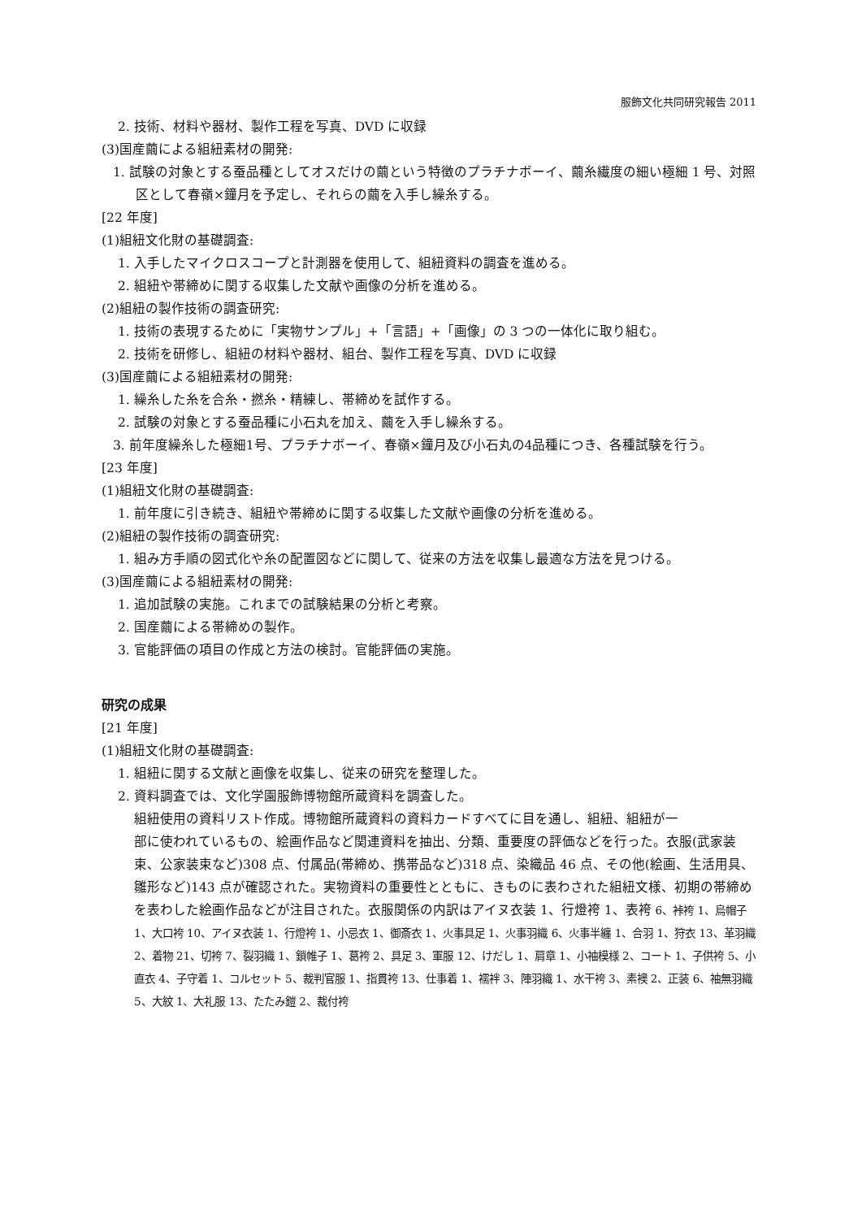服飾文化共同研究報告 2011
2. 技術、材料や器材、製作工程を写真、DVD に収録
(3)国産繭による組紐素材の開発:
1. 試験の対象とする蚕品種としてオスだけの繭という特徴のプラチナボーイ、繭糸繊度の細い極細 1 号、対照区として春嶺×鐘月を予定し、それらの繭を入手し繰糸する。
[22 年度]
(1)組紐文化財の基礎調査:
1. 入手したマイクロスコープと計測器を使用して、組紐資料の調査を進める。
2. 組紐や帯締めに関する収集した文献や画像の分析を進める。
(2)組紐の製作技術の調査研究:
1. 技術の表現するために「実物サンプル」+「言語」+「画像」の 3 つの一体化に取り組む。
2. 技術を研修し、組紐の材料や器材、組台、製作工程を写真、DVD に収録
(3)国産繭による組紐素材の開発:
1. 繰糸した糸を合糸・撚糸・精練し、帯締めを試作する。
2. 試験の対象とする蚕品種に小石丸を加え、繭を入手し繰糸する。
3. 前年度繰糸した極細1号、プラチナボーイ、春嶺×鐘月及び小石丸の4品種につき、各種試験を行う。
[23 年度]
(1)組紐文化財の基礎調査:
1. 前年度に引き続き、組紐や帯締めに関する収集した文献や画像の分析を進める。
(2)組紐の製作技術の調査研究:
1. 組み方手順の図式化や糸の配置図などに関して、従来の方法を収集し最適な方法を見つける。
(3)国産繭による組紐素材の開発:
1. 追加試験の実施。これまでの試験結果の分析と考察。
2. 国産繭による帯締めの製作。
3. 官能評価の項目の作成と方法の検討。官能評価の実施。
研究の成果
[21 年度]
(1)組紐文化財の基礎調査:
1. 組紐に関する文献と画像を収集し、従来の研究を整理した。
2. 資料調査では、文化学園服飾博物館所蔵資料を調査した。
組紐使用の資料リスト作成。博物館所蔵資料の資料カードすべてに目を通し、組紐、組紐が一
部に使われているもの、絵画作品など関連資料を抽出、分類、重要度の評価などを行った。衣服(武家装束、公家装束など)308 点、付属品(帯締め、携帯品など)318 点、染織品 46 点、その他(絵画、生活用具、雛形など)143 点が確認された。実物資料の重要性とともに、きものに表わされた組紐文様、初期の帯締めを表わした絵画作品などが注目された。衣服関係の内訳はアイヌ衣装 1、行燈袴 1、表袴 6、裃袴 1、烏帽子 1、大口袴 10、アイヌ衣装 1、行燈袴 1、小忌衣 1、御斎衣 1、火事具足 1、火事羽織 6、火事半纏 1、合羽 1、狩衣 13、革羽織 2、着物 21、切袴 7、裂羽織 1、鎖帷子 1、葛袴 2、具足 3、軍服 12、けだし 1、肩章 1、小袖模様 2、コート 1、子供袴 5、小直衣 4、子守着 1、コルセット 5、裁判官服 1、指貫袴 13、仕事着 1、襦袢 3、陣羽織 1、水干袴 3、素襖 2、正装 6、袖無羽織 5、大紋 1、大礼服 13、たたみ鎧 2、裁付袴